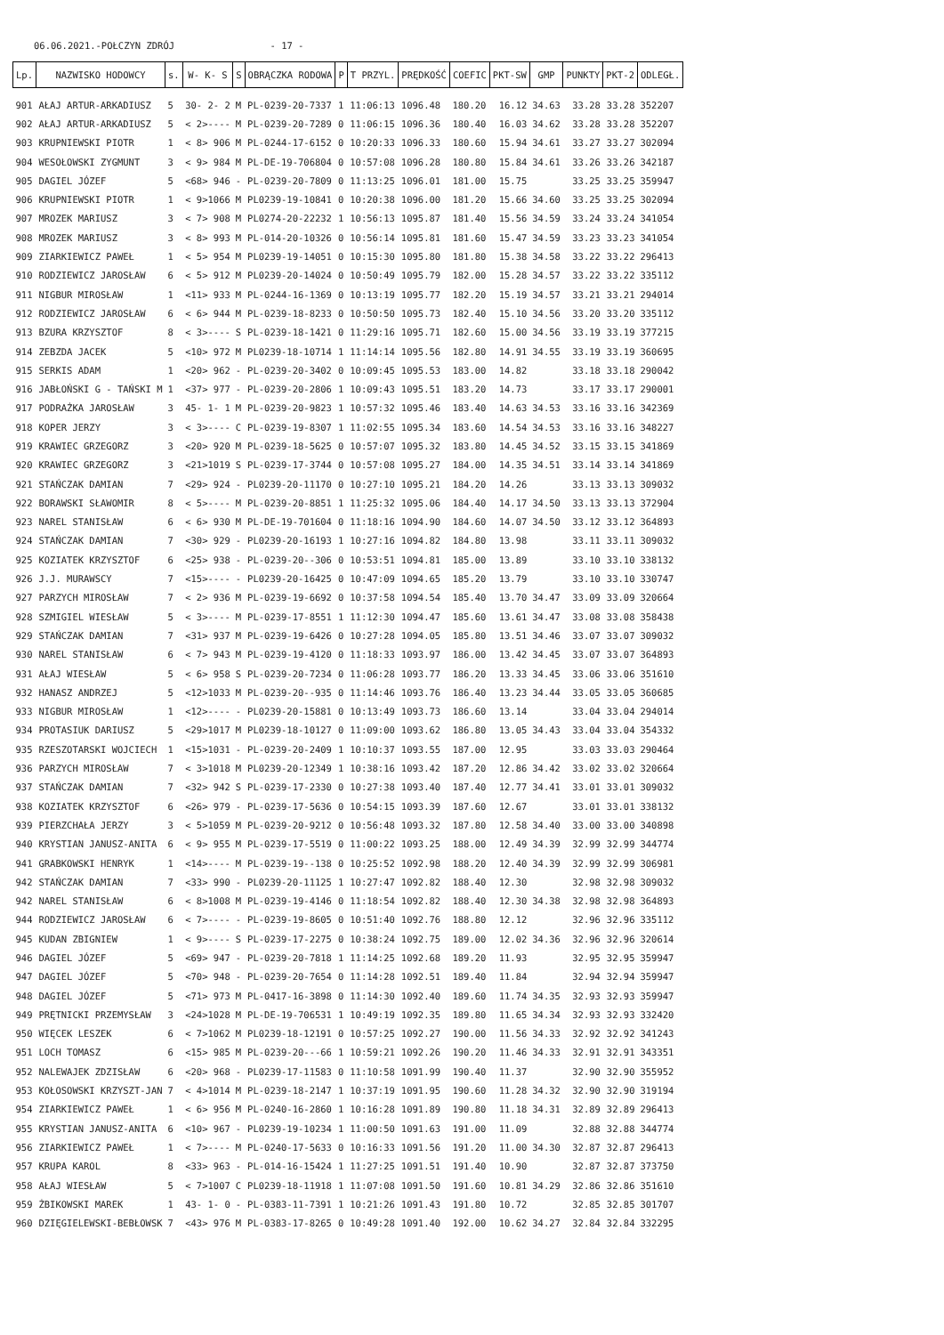06.06.2021.-POŁCZYN ZDRÓJ - 17 -
| Lp. | NAZWISKO HODOWCY | s. | W- K- S | S | OBRĄCZKA RODOWA | P | T PRZYL. | PRĘDKOŚĆ | COEFIC | PKT-SW | GMP | PUNKTY | PKT-2 | ODLEGŁ. |
| --- | --- | --- | --- | --- | --- | --- | --- | --- | --- | --- | --- | --- | --- | --- |
| 901 | AŁAJ ARTUR-ARKADIUSZ | 5 | 30- 2- 2 | M | PL-0239-20-7337 | 1 | 11:06:13 | 1096.48 | 180.20 | 16.12 | 34.63 | 33.28 | 33.28 | 352207 |
| 902 | AŁAJ ARTUR-ARKADIUSZ | 5 | < 2>---- | M | PL-0239-20-7289 | 0 | 11:06:15 | 1096.36 | 180.40 | 16.03 | 34.62 | 33.28 | 33.28 | 352207 |
| 903 | KRUPNIEWSKI PIOTR | 1 | < 8> 906 | M | PL-0244-17-6152 | 0 | 10:20:33 | 1096.33 | 180.60 | 15.94 | 34.61 | 33.27 | 33.27 | 302094 |
| 904 | WESOŁOWSKI ZYGMUNT | 3 | < 9> 984 | M | PL-DE-19-706804 | 0 | 10:57:08 | 1096.28 | 180.80 | 15.84 | 34.61 | 33.26 | 33.26 | 342187 |
| 905 | DAGIEL JÓZEF | 5 | <68> 946 | - | PL-0239-20-7809 | 0 | 11:13:25 | 1096.01 | 181.00 | 15.75 | | 33.25 | 33.25 | 359947 |
| 906 | KRUPNIEWSKI PIOTR | 1 | < 9>1066 | M | PL0239-19-10841 | 0 | 10:20:38 | 1096.00 | 181.20 | 15.66 | 34.60 | 33.25 | 33.25 | 302094 |
| 907 | MROZEK MARIUSZ | 3 | < 7> 908 | M | PL0274-20-22232 | 1 | 10:56:13 | 1095.87 | 181.40 | 15.56 | 34.59 | 33.24 | 33.24 | 341054 |
| 908 | MROZEK MARIUSZ | 3 | < 8> 993 | M | PL-014-20-10326 | 0 | 10:56:14 | 1095.81 | 181.60 | 15.47 | 34.59 | 33.23 | 33.23 | 341054 |
| 909 | ZIARKIEWICZ PAWEŁ | 1 | < 5> 954 | M | PL0239-19-14051 | 0 | 10:15:30 | 1095.80 | 181.80 | 15.38 | 34.58 | 33.22 | 33.22 | 296413 |
| 910 | RODZIEWICZ JAROSŁAW | 6 | < 5> 912 | M | PL0239-20-14024 | 0 | 10:50:49 | 1095.79 | 182.00 | 15.28 | 34.57 | 33.22 | 33.22 | 335112 |
| 911 | NIGBUR MIROSŁAW | 1 | <11> 933 | M | PL-0244-16-1369 | 0 | 10:13:19 | 1095.77 | 182.20 | 15.19 | 34.57 | 33.21 | 33.21 | 294014 |
| 912 | RODZIEWICZ JAROSŁAW | 6 | < 6> 944 | M | PL-0239-18-8233 | 0 | 10:50:50 | 1095.73 | 182.40 | 15.10 | 34.56 | 33.20 | 33.20 | 335112 |
| 913 | BZURA KRZYSZTOF | 8 | < 3>---- | S | PL-0239-18-1421 | 0 | 11:29:16 | 1095.71 | 182.60 | 15.00 | 34.56 | 33.19 | 33.19 | 377215 |
| 914 | ZEBZDA JACEK | 5 | <10> 972 | M | PL0239-18-10714 | 1 | 11:14:14 | 1095.56 | 182.80 | 14.91 | 34.55 | 33.19 | 33.19 | 360695 |
| 915 | SERKIS ADAM | 1 | <20> 962 | - | PL-0239-20-3402 | 0 | 10:09:45 | 1095.53 | 183.00 | 14.82 | | 33.18 | 33.18 | 290042 |
| 916 | JABŁOŃSKI G - TAŃSKI M | 1 | <37> 977 | - | PL-0239-20-2806 | 1 | 10:09:43 | 1095.51 | 183.20 | 14.73 | | 33.17 | 33.17 | 290001 |
| 917 | PODRAŻKA JAROSŁAW | 3 | 45- 1- 1 | M | PL-0239-20-9823 | 1 | 10:57:32 | 1095.46 | 183.40 | 14.63 | 34.53 | 33.16 | 33.16 | 342369 |
| 918 | KOPER JERZY | 3 | < 3>---- | C | PL-0239-19-8307 | 1 | 11:02:55 | 1095.34 | 183.60 | 14.54 | 34.53 | 33.16 | 33.16 | 348227 |
| 919 | KRAWIEC GRZEGORZ | 3 | <20> 920 | M | PL-0239-18-5625 | 0 | 10:57:07 | 1095.32 | 183.80 | 14.45 | 34.52 | 33.15 | 33.15 | 341869 |
| 920 | KRAWIEC GRZEGORZ | 3 | <21>1019 | S | PL-0239-17-3744 | 0 | 10:57:08 | 1095.27 | 184.00 | 14.35 | 34.51 | 33.14 | 33.14 | 341869 |
| 921 | STAŃCZAK DAMIAN | 7 | <29> 924 | - | PL0239-20-11170 | 0 | 10:27:10 | 1095.21 | 184.20 | 14.26 | | 33.13 | 33.13 | 309032 |
| 922 | BORAWSKI SŁAWOMIR | 8 | < 5>---- | M | PL-0239-20-8851 | 1 | 11:25:32 | 1095.06 | 184.40 | 14.17 | 34.50 | 33.13 | 33.13 | 372904 |
| 923 | NAREL STANISŁAW | 6 | < 6> 930 | M | PL-DE-19-701604 | 0 | 11:18:16 | 1094.90 | 184.60 | 14.07 | 34.50 | 33.12 | 33.12 | 364893 |
| 924 | STAŃCZAK DAMIAN | 7 | <30> 929 | - | PL0239-20-16193 | 1 | 10:27:16 | 1094.82 | 184.80 | 13.98 | | 33.11 | 33.11 | 309032 |
| 925 | KOZIATEK KRZYSZTOF | 6 | <25> 938 | - | PL-0239-20--306 | 0 | 10:53:51 | 1094.81 | 185.00 | 13.89 | | 33.10 | 33.10 | 338132 |
| 926 | J.J. MURAWSCY | 7 | <15>---- | - | PL0239-20-16425 | 0 | 10:47:09 | 1094.65 | 185.20 | 13.79 | | 33.10 | 33.10 | 330747 |
| 927 | PARZYCH MIROSŁAW | 7 | < 2> 936 | M | PL-0239-19-6692 | 0 | 10:37:58 | 1094.54 | 185.40 | 13.70 | 34.47 | 33.09 | 33.09 | 320664 |
| 928 | SZMIGIEL WIESŁAW | 5 | < 3>---- | M | PL-0239-17-8551 | 1 | 11:12:30 | 1094.47 | 185.60 | 13.61 | 34.47 | 33.08 | 33.08 | 358438 |
| 929 | STAŃCZAK DAMIAN | 7 | <31> 937 | M | PL-0239-19-6426 | 0 | 10:27:28 | 1094.05 | 185.80 | 13.51 | 34.46 | 33.07 | 33.07 | 309032 |
| 930 | NAREL STANISŁAW | 6 | < 7> 943 | M | PL-0239-19-4120 | 0 | 11:18:33 | 1093.97 | 186.00 | 13.42 | 34.45 | 33.07 | 33.07 | 364893 |
| 931 | AŁAJ WIESŁAW | 5 | < 6> 958 | S | PL-0239-20-7234 | 0 | 11:06:28 | 1093.77 | 186.20 | 13.33 | 34.45 | 33.06 | 33.06 | 351610 |
| 932 | HANASZ ANDRZEJ | 5 | <12>1033 | M | PL-0239-20--935 | 0 | 11:14:46 | 1093.76 | 186.40 | 13.23 | 34.44 | 33.05 | 33.05 | 360685 |
| 933 | NIGBUR MIROSŁAW | 1 | <12>---- | - | PL0239-20-15881 | 0 | 10:13:49 | 1093.73 | 186.60 | 13.14 | | 33.04 | 33.04 | 294014 |
| 934 | PROTASIUK DARIUSZ | 5 | <29>1017 | M | PL0239-18-10127 | 0 | 11:09:00 | 1093.62 | 186.80 | 13.05 | 34.43 | 33.04 | 33.04 | 354332 |
| 935 | RZESZOTARSKI WOJCIECH | 1 | <15>1031 | - | PL-0239-20-2409 | 1 | 10:10:37 | 1093.55 | 187.00 | 12.95 | | 33.03 | 33.03 | 290464 |
| 936 | PARZYCH MIROSŁAW | 7 | < 3>1018 | M | PL0239-20-12349 | 1 | 10:38:16 | 1093.42 | 187.20 | 12.86 | 34.42 | 33.02 | 33.02 | 320664 |
| 937 | STAŃCZAK DAMIAN | 7 | <32> 942 | S | PL-0239-17-2330 | 0 | 10:27:38 | 1093.40 | 187.40 | 12.77 | 34.41 | 33.01 | 33.01 | 309032 |
| 938 | KOZIATEK KRZYSZTOF | 6 | <26> 979 | - | PL-0239-17-5636 | 0 | 10:54:15 | 1093.39 | 187.60 | 12.67 | | 33.01 | 33.01 | 338132 |
| 939 | PIERZCHAŁA JERZY | 3 | < 5>1059 | M | PL-0239-20-9212 | 0 | 10:56:48 | 1093.32 | 187.80 | 12.58 | 34.40 | 33.00 | 33.00 | 340898 |
| 940 | KRYSTIAN JANUSZ-ANITA | 6 | < 9> 955 | M | PL-0239-17-5519 | 0 | 11:00:22 | 1093.25 | 188.00 | 12.49 | 34.39 | 32.99 | 32.99 | 344774 |
| 941 | GRABKOWSKI HENRYK | 1 | <14>---- | M | PL-0239-19--138 | 0 | 10:25:52 | 1092.98 | 188.20 | 12.40 | 34.39 | 32.99 | 32.99 | 306981 |
| 942 | STAŃCZAK DAMIAN | 7 | <33> 990 | - | PL0239-20-11125 | 1 | 10:27:47 | 1092.82 | 188.40 | 12.30 | | 32.98 | 32.98 | 309032 |
| 942 | NAREL STANISŁAW | 6 | < 8>1008 | M | PL-0239-19-4146 | 0 | 11:18:54 | 1092.82 | 188.40 | 12.30 | 34.38 | 32.98 | 32.98 | 364893 |
| 944 | RODZIEWICZ JAROSŁAW | 6 | < 7>---- | - | PL-0239-19-8605 | 0 | 10:51:40 | 1092.76 | 188.80 | 12.12 | | 32.96 | 32.96 | 335112 |
| 945 | KUDAN ZBIGNIEW | 1 | < 9>---- | S | PL-0239-17-2275 | 0 | 10:38:24 | 1092.75 | 189.00 | 12.02 | 34.36 | 32.96 | 32.96 | 320614 |
| 946 | DAGIEL JÓZEF | 5 | <69> 947 | - | PL-0239-20-7818 | 1 | 11:14:25 | 1092.68 | 189.20 | 11.93 | | 32.95 | 32.95 | 359947 |
| 947 | DAGIEL JÓZEF | 5 | <70> 948 | - | PL-0239-20-7654 | 0 | 11:14:28 | 1092.51 | 189.40 | 11.84 | | 32.94 | 32.94 | 359947 |
| 948 | DAGIEL JÓZEF | 5 | <71> 973 | M | PL-0417-16-3898 | 0 | 11:14:30 | 1092.40 | 189.60 | 11.74 | 34.35 | 32.93 | 32.93 | 359947 |
| 949 | PRĘTNICKI PRZEMYSŁAW | 3 | <24>1028 | M | PL-DE-19-706531 | 1 | 10:49:19 | 1092.35 | 189.80 | 11.65 | 34.34 | 32.93 | 32.93 | 332420 |
| 950 | WIĘCEK LESZEK | 6 | < 7>1062 | M | PL0239-18-12191 | 0 | 10:57:25 | 1092.27 | 190.00 | 11.56 | 34.33 | 32.92 | 32.92 | 341243 |
| 951 | LOCH TOMASZ | 6 | <15> 985 | M | PL-0239-20---66 | 1 | 10:59:21 | 1092.26 | 190.20 | 11.46 | 34.33 | 32.91 | 32.91 | 343351 |
| 952 | NALEWAJEK ZDZISŁAW | 6 | <20> 968 | - | PL0239-17-11583 | 0 | 11:10:58 | 1091.99 | 190.40 | 11.37 | | 32.90 | 32.90 | 355952 |
| 953 | KOŁOSOWSKI KRZYSZT-JAN | 7 | < 4>1014 | M | PL-0239-18-2147 | 1 | 10:37:19 | 1091.95 | 190.60 | 11.28 | 34.32 | 32.90 | 32.90 | 319194 |
| 954 | ZIARKIEWICZ PAWEŁ | 1 | < 6> 956 | M | PL-0240-16-2860 | 1 | 10:16:28 | 1091.89 | 190.80 | 11.18 | 34.31 | 32.89 | 32.89 | 296413 |
| 955 | KRYSTIAN JANUSZ-ANITA | 6 | <10> 967 | - | PL0239-19-10234 | 1 | 11:00:50 | 1091.63 | 191.00 | 11.09 | | 32.88 | 32.88 | 344774 |
| 956 | ZIARKIEWICZ PAWEŁ | 1 | < 7>---- | M | PL-0240-17-5633 | 0 | 10:16:33 | 1091.56 | 191.20 | 11.00 | 34.30 | 32.87 | 32.87 | 296413 |
| 957 | KRUPA KAROL | 8 | <33> 963 | - | PL-014-16-15424 | 1 | 11:27:25 | 1091.51 | 191.40 | 10.90 | | 32.87 | 32.87 | 373750 |
| 958 | AŁAJ WIESŁAW | 5 | < 7>1007 | C | PL0239-18-11918 | 1 | 11:07:08 | 1091.50 | 191.60 | 10.81 | 34.29 | 32.86 | 32.86 | 351610 |
| 959 | ŻBIKOWSKI MAREK | 1 | 43- 1- 0 | - | PL-0383-11-7391 | 1 | 10:21:26 | 1091.43 | 191.80 | 10.72 | | 32.85 | 32.85 | 301707 |
| 960 | DZIĘGIELEWSKI-BEBŁOWSK | 7 | <43> 976 | M | PL-0383-17-8265 | 0 | 10:49:28 | 1091.40 | 192.00 | 10.62 | 34.27 | 32.84 | 32.84 | 332295 |